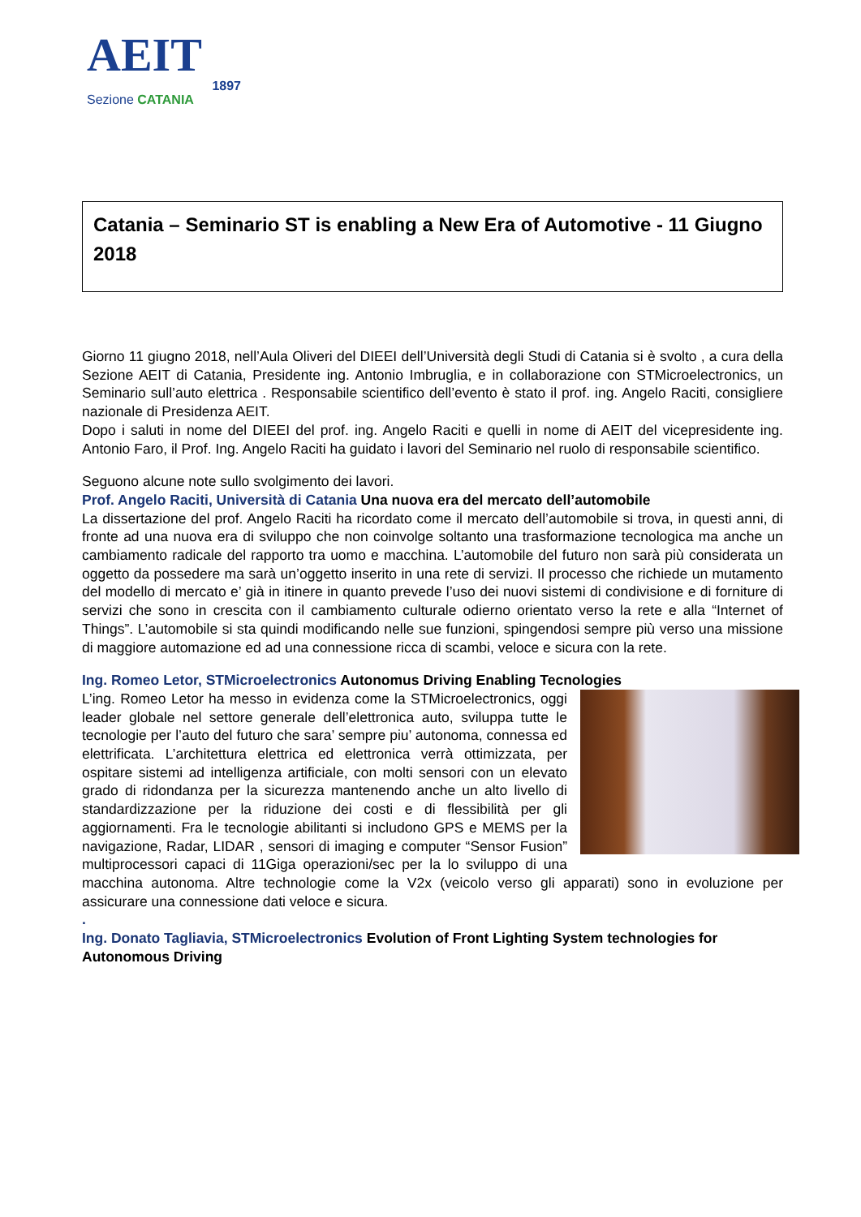AEIT
1897
Sezione CATANIA
Catania – Seminario ST is enabling a New Era of Automotive - 11 Giugno 2018
Giorno 11 giugno 2018, nell’Aula Oliveri del DIEEI dell’Università degli Studi di Catania si è svolto , a cura della Sezione AEIT di Catania, Presidente ing. Antonio Imbruglia, e in collaborazione con STMicroelectronics, un Seminario sull’auto elettrica . Responsabile scientifico dell’evento è stato il prof. ing. Angelo Raciti, consigliere nazionale di Presidenza AEIT.
Dopo i saluti in nome del DIEEI del prof. ing. Angelo Raciti e quelli in nome di AEIT del vicepresidente ing. Antonio Faro, il Prof. Ing. Angelo Raciti ha guidato i lavori del Seminario nel ruolo di responsabile scientifico.
Seguono alcune note sullo svolgimento dei lavori.
Prof. Angelo Raciti, Università di Catania Una nuova era del mercato dell’automobile
La dissertazione del prof. Angelo Raciti ha ricordato come il mercato dell’automobile si trova, in questi anni, di fronte ad una nuova era di sviluppo che non coinvolge soltanto una trasformazione tecnologica ma anche un cambiamento radicale del rapporto tra uomo e macchina. L’automobile del futuro non sarà più considerata un oggetto da possedere ma sarà un’oggetto inserito in una rete di servizi. Il processo che richiede un mutamento del modello di mercato e’ già in itinere in quanto prevede l’uso dei nuovi sistemi di condivisione e di forniture di servizi che sono in crescita con il cambiamento culturale odierno orientato verso la rete e alla “Internet of Things”. L’automobile si sta quindi modificando nelle sue funzioni, spingendosi sempre più verso una missione di maggiore automazione ed ad una connessione ricca di scambi, veloce e sicura con la rete.
Ing. Romeo Letor, STMicroelectronics Autonomus Driving Enabling Tecnologies
L’ing. Romeo Letor ha messo in evidenza come la STMicroelectronics, oggi leader globale nel settore generale dell’elettronica auto, sviluppa tutte le tecnologie per l’auto del futuro che sara’ sempre piu’ autonoma, connessa ed elettrificata. L’architettura elettrica ed elettronica verrà ottimizzata, per ospitare sistemi ad intelligenza artificiale, con molti sensori con un elevato grado di ridondanza per la sicurezza mantenendo anche un alto livello di standardizzazione per la riduzione dei costi e di flessibilità per gli aggiornamenti. Fra le tecnologie abilitanti si includono GPS e MEMS per la navigazione, Radar, LIDAR , sensori di imaging e computer “Sensor Fusion” multiprocessori capaci di 11Giga operazioni/sec per la lo sviluppo di una macchina autonoma. Altre technologie come la V2x (veicolo verso gli apparati) sono in evoluzione per assicurare una connessione dati veloce e sicura.
.
Ing. Donato Tagliavia, STMicroelectronics Evolution of Front Lighting System technologies for Autonomous Driving